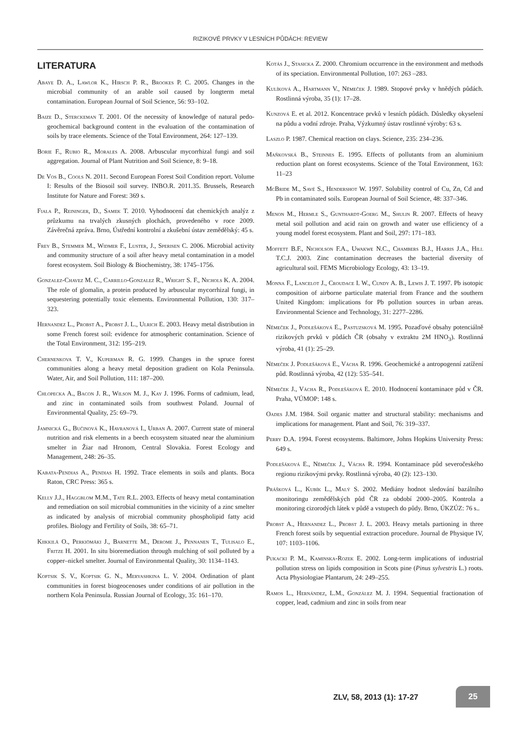RIZIKOVÉ PRVKY V LESNÍCH PŮDÁCH: REVIEW
LITERATURA
Abaye D. A., Lawlor K., Hirsch P. R., Brookes P. C. 2005. Changes in the microbial community of an arable soil caused by longterm metal contamination. European Journal of Soil Science, 56: 93–102.
Baize D., Sterckeman T. 2001. Of the necessity of knowledge of natural pedo-geochemical background content in the evaluation of the contamination of soils by trace elements. Science of the Total Environment, 264: 127–139.
Borie F., Rubio R., Morales A. 2008. Arbuscular mycorrhizal fungi and soil aggregation. Journal of Plant Nutrition and Soil Science, 8: 9–18.
De Vos B., Cools N. 2011. Second European Forest Soil Condition report. Volume I: Results of the Biosoil soil survey. INBO.R. 2011.35. Brussels, Research Institute for Nature and Forest: 369 s.
Fiala P., Reininger, D., Samek T. 2010. Vyhodnocení dat chemických analýz z průzkumu na trvalých zkusných plochách, provedeného v roce 2009. Závěrečná zpráva. Brno, Ústřední kontrolní a zkušební ústav zemědělský: 45 s.
Frey B., Stemmer M., Widmer F., Luster, J., Sperisen C. 2006. Microbial activity and community structure of a soil after heavy metal contamination in a model forest ecosystem. Soil Biology & Biochemistry, 38: 1745–1756.
Gonzalez-Chavez M. C., Carrillo-Gonzalez R., Wright S. F., Nichols K. A. 2004. The role of glomalin, a protein produced by arbuscular mycorrhizal fungi, in sequestering potentially toxic elements. Environmental Pollution, 130: 317–323.
Hernandez L., Probst A., Probst J. L., Ulrich E. 2003. Heavy metal distribution in some French forest soil: evidence for atmospheric contamination. Science of the Total Environment, 312: 195–219.
Chernenkova T. V., Kuperman R. G. 1999. Changes in the spruce forest communities along a heavy metal deposition gradient on Kola Peninsula. Water, Air, and Soil Pollution, 111: 187–200.
Chlopecka A., Bacon J. R., Wilson M. J., Kay J. 1996. Forms of cadmium, lead, and zinc in contaminated soils from southwest Poland. Journal of Environmental Quality, 25: 69–79.
Jamnická G., Bučinová K., Havranová I., Urban A. 2007. Current state of mineral nutrition and risk elements in a beech ecosystem situated near the aluminium smelter in Žiar nad Hronom, Central Slovakia. Forest Ecology and Management, 248: 26–35.
Kabata-Pendias A., Pendias H. 1992. Trace elements in soils and plants. Boca Raton, CRC Press: 365 s.
Kelly J.J., Haggblom M.M., Tate R.L. 2003. Effects of heavy metal contamination and remediation on soil microbial communities in the vicinity of a zinc smelter as indicated by analysis of microbial community phospholipid fatty acid profiles. Biology and Fertility of Soils, 38: 65–71.
Kiikkilä O., Perkiömäki J., Barnette M., Derome J., Pennanen T., Tulisalo E., Fritze H. 2001. In situ bioremediation through mulching of soil polluted by a copper–nickel smelter. Journal of Environmental Quality, 30: 1134–1143.
Koptsik S. V., Koptsik G. N., Meryashkina L. V. 2004. Ordination of plant communities in forest biogeocenoses under conditions of air pollution in the northern Kola Peninsula. Russian Journal of Ecology, 35: 161–170.
Kotás J., Stasicka Z. 2000. Chromium occurrence in the environment and methods of its speciation. Environmental Pollution, 107: 263 –283.
Kulíková A., Hartmann V., Němeček J. 1989. Stopové prvky v hnědých půdách. Rostlinná výroba, 35 (1): 17–28.
Kunzová E. et al. 2012. Koncentrace prvků v lesních půdách. Důsledky okyselení na půdu a vodní zdroje. Praha, Výzkumný ústav rostlinné výroby: 63 s.
Laszlo P. 1987. Chemical reaction on clays. Science, 235: 234–236.
Maňkovská B., Steinnes E. 1995. Effects of pollutants from an aluminium reduction plant on forest ecosystems. Science of the Total Environment, 163: 11–23
McBride M., Savé S., Hendershot W. 1997. Solubility control of Cu, Zn, Cd and Pb in contaminated soils. European Journal of Soil Science, 48: 337–346.
Menon M., Hermle S., Gunthardt-Goerg M., Shulin R. 2007. Effects of heavy metal soil pollution and acid rain on growth and water use efficiency of a young model forest ecosystem. Plant and Soil, 297: 171–183.
Moffett B.F., Nicholson F.A., Uwakwe N.C., Chambers B.J., Harris J.A., Hill T.C.J. 2003. Zinc contamination decreases the bacterial diversity of agricultural soil. FEMS Microbiology Ecology, 43: 13–19.
Monna F., Lancelot J., Croudace I. W., Cundy A. B., Lewis J. T. 1997. Pb isotopic composition of airborne particulate material from France and the southern United Kingdom: implications for Pb pollution sources in urban areas. Environmental Science and Technology, 31: 2277–2286.
Němeček J., Podlešáková E., Pastuzsková M. 1995. Pozaďové obsahy potenciálně rizikových prvků v půdách ČR (obsahy v extraktu 2M HNO<sub>3</sub>). Rostlinná výroba, 41 (1): 25–29.
Němeček J. Podlešáková E., Vácha R. 1996. Geochemické a antropogenní zatížení půd. Rostlinná výroba, 42 (12): 535–541.
Němeček J., Vácha R., Podlešáková E. 2010. Hodnocení kontaminace půd v ČR. Praha, VÚMOP: 148 s.
Oades J.M. 1984. Soil organic matter and structural stability: mechanisms and implications for management. Plant and Soil, 76: 319–337.
Perry D.A. 1994. Forest ecosystems. Baltimore, Johns Hopkins University Press: 649 s.
Podlešáková E., Němeček J., Vácha R. 1994. Kontaminace půd severočeského regionu rizikovými prvky. Rostlinná výroba, 40 (2): 123–130.
Prášková L., Kubík L., Malý S. 2002. Mediány hodnot sledování bazálního monitoringu zemědělských půd ČR za období 2000–2005. Kontrola a monitoring cizorodých látek v půdě a vstupech do půdy. Brno, ÚKZÚZ: 76 s..
Probst A., Hernandez L., Probst J. L. 2003. Heavy metals partioning in three French forest soils by sequential extraction procedure. Journal de Physique IV, 107: 1103–1106.
Pukacki P. M., Kaminska-Rozek E. 2002. Long-term implications of industrial pollution stress on lipids composition in Scots pine (Pinus sylvestris L.) roots. Acta Physiologiae Plantarum, 24: 249–255.
Ramos L., Hernández, L.M., González M. J. 1994. Sequential fractionation of copper, lead, cadmium and zinc in soils from near
ZLV, 58, 2013 (1): 17-27
25